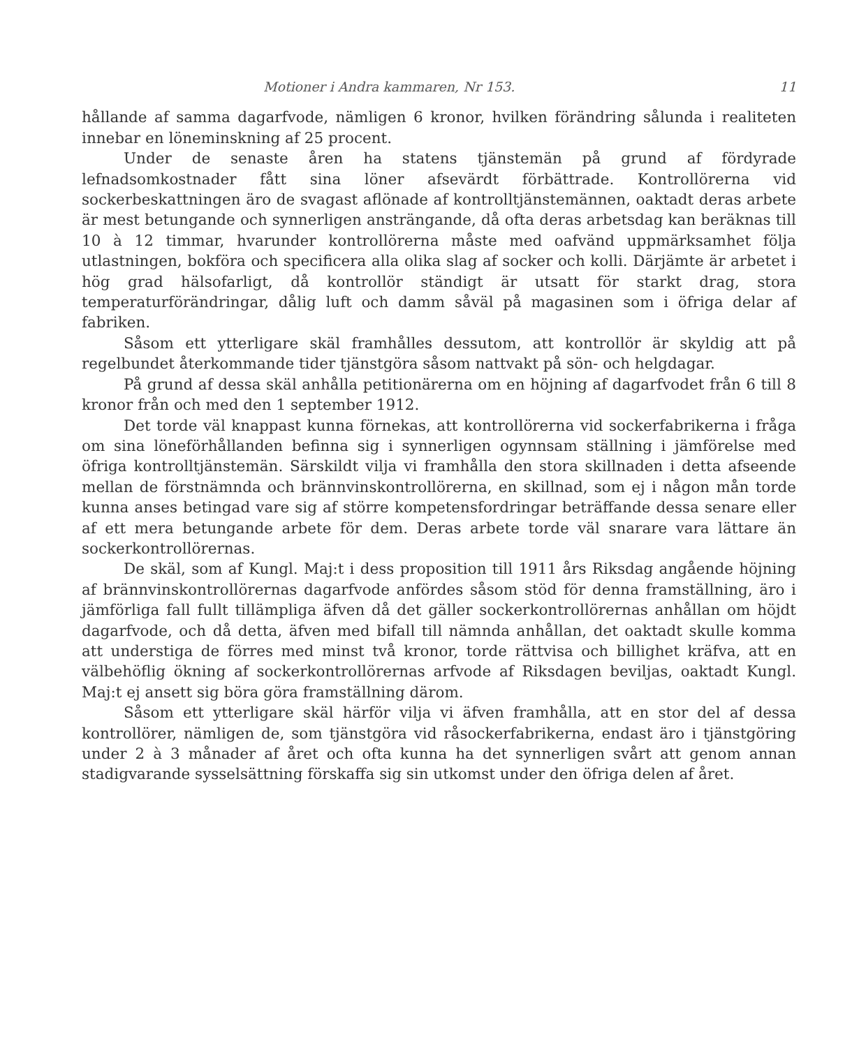Motioner i Andra kammaren, Nr 153. 11
hållande af samma dagarfvode, nämligen 6 kronor, hvilken förändring sålunda i realiteten innebar en löneminskning af 25 procent.
Under de senaste åren ha statens tjänstemän på grund af fördyrade lefnadsomkostnader fått sina löner afsevärdt förbättrade. Kontrollörerna vid sockerbeskattningen äro de svagast aflönade af kontrolltjänstemännen, oaktadt deras arbete är mest betungande och synnerligen ansträngande, då ofta deras arbetsdag kan beräknas till 10 à 12 timmar, hvarunder kontrollörerna måste med oafvänd uppmärksamhet följa utlastningen, bokföra och specificera alla olika slag af socker och kolli. Därjämte är arbetet i hög grad hälsofarligt, då kontrollör ständigt är utsatt för starkt drag, stora temperaturförändringar, dålig luft och damm såväl på magasinen som i öfriga delar af fabriken.
Såsom ett ytterligare skäl framhålles dessutom, att kontrollör är skyldig att på regelbundet återkommande tider tjänstgöra såsom nattvakt på sön- och helgdagar.
På grund af dessa skäl anhålla petitionärerna om en höjning af dagarfvodet från 6 till 8 kronor från och med den 1 september 1912.
Det torde väl knappast kunna förnekas, att kontrollörerna vid sockerfabrikerna i fråga om sina löneförhållanden befinna sig i synnerligen ogynnsam ställning i jämförelse med öfriga kontrolltjänstemän. Särskildt vilja vi framhålla den stora skillnaden i detta afseende mellan de förstnämnda och brännvinskontrollörerna, en skillnad, som ej i någon mån torde kunna anses betingad vare sig af större kompetensfordringar beträffande dessa senare eller af ett mera betungande arbete för dem. Deras arbete torde väl snarare vara lättare än sockerkontrollörernas.
De skäl, som af Kungl. Maj:t i dess proposition till 1911 års Riksdag angående höjning af brännvinskontrollörernas dagarfvode anfördes såsom stöd för denna framställning, äro i jämförliga fall fullt tillämpliga äfven då det gäller sockerkontrollörernas anhållan om höjdt dagarfvode, och då detta, äfven med bifall till nämnda anhållan, det oaktadt skulle komma att understiga de förres med minst två kronor, torde rättvisa och billighet kräfva, att en välbehöflig ökning af sockerkontrollörernas arfvode af Riksdagen beviljas, oaktadt Kungl. Maj:t ej ansett sig böra göra framställning därom.
Såsom ett ytterligare skäl härför vilja vi äfven framhålla, att en stor del af dessa kontrollörer, nämligen de, som tjänstgöra vid råsockerfabrikerna, endast äro i tjänstgöring under 2 à 3 månader af året och ofta kunna ha det synnerligen svårt att genom annan stadigvarande sysselsättning förskaffa sig sin utkomst under den öfriga delen af året.